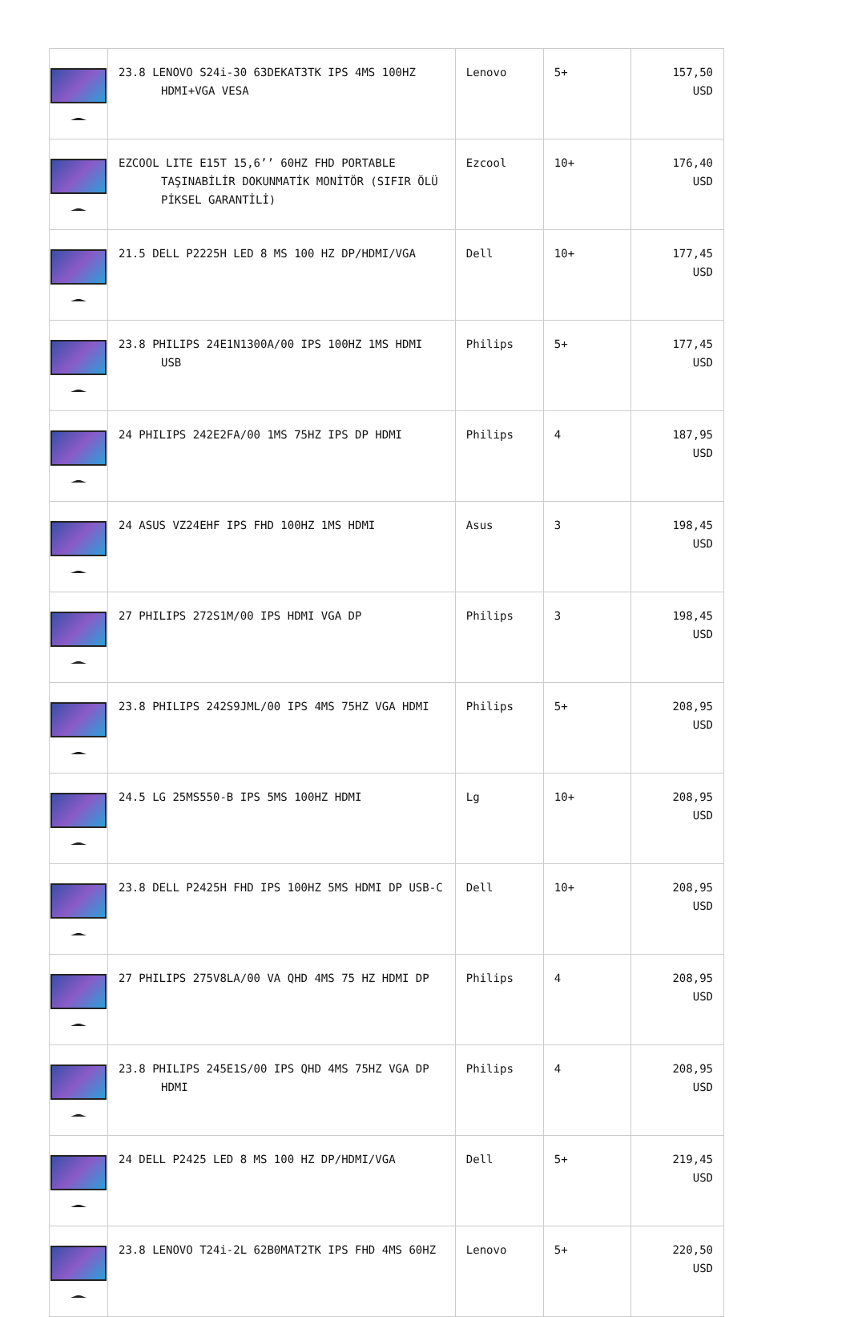| | 23.8 LENOVO S24i-30 63DEKAT3TK IPS 4MS 100HZ HDMI+VGA VESA | Lenovo | 5+ | 157,50 USD |
| | EZCOOL LITE E15T 15,6’’ 60HZ FHD PORTABLE TAŞINABİLİR DOKUNMATİK MONİTÖR (SIFIR ÖLÜ PİKSEL GARANTİLİ) | Ezcool | 10+ | 176,40 USD |
| | 21.5 DELL P2225H LED 8 MS 100 HZ DP/HDMI/VGA | Dell | 10+ | 177,45 USD |
| | 23.8 PHILIPS 24E1N1300A/00 IPS 100HZ 1MS HDMI USB | Philips | 5+ | 177,45 USD |
| | 24 PHILIPS 242E2FA/00 1MS 75HZ IPS DP HDMI | Philips | 4 | 187,95 USD |
| | 24 ASUS VZ24EHF IPS FHD 100HZ 1MS HDMI | Asus | 3 | 198,45 USD |
| | 27 PHILIPS 272S1M/00 IPS HDMI VGA DP | Philips | 3 | 198,45 USD |
| | 23.8 PHILIPS 242S9JML/00 IPS 4MS 75HZ VGA HDMI | Philips | 5+ | 208,95 USD |
| | 24.5 LG 25MS550-B IPS 5MS 100HZ HDMI | Lg | 10+ | 208,95 USD |
| | 23.8 DELL P2425H FHD IPS 100HZ 5MS HDMI DP USB-C | Dell | 10+ | 208,95 USD |
| | 27 PHILIPS 275V8LA/00 VA QHD 4MS 75 HZ HDMI DP | Philips | 4 | 208,95 USD |
| | 23.8 PHILIPS 245E1S/00 IPS QHD 4MS 75HZ VGA DP HDMI | Philips | 4 | 208,95 USD |
| | 24 DELL P2425 LED 8 MS 100 HZ DP/HDMI/VGA | Dell | 5+ | 219,45 USD |
| | 23.8 LENOVO T24i-2L 62B0MAT2TK IPS FHD 4MS 60HZ | Lenovo | 5+ | 220,50 USD |